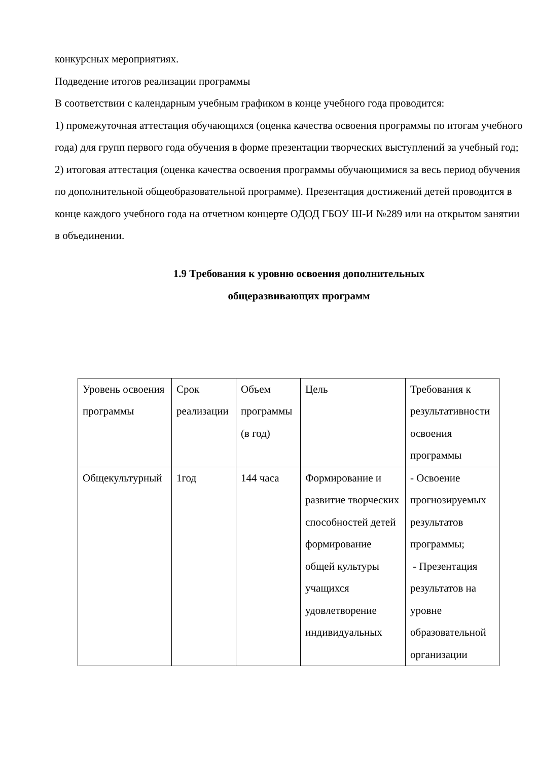конкурсных мероприятиях.
Подведение итогов реализации программы
В соответствии с календарным учебным графиком в конце учебного года проводится:
1) промежуточная аттестация обучающихся (оценка качества освоения программы по итогам учебного года) для групп первого года обучения в форме презентации творческих выступлений за учебный год;
2) итоговая аттестация (оценка качества освоения программы обучающимися за весь период обучения по дополнительной общеобразовательной программе). Презентация достижений детей проводится в конце каждого учебного года на отчетном концерте ОДОД ГБОУ Ш-И №289 или на открытом занятии в объединении.
1.9 Требования к уровню освоения дополнительных
общеразвивающих программ
| Уровень освоения программы | Срок реализации | Объем программы (в год) | Цель | Требования к результативности освоения программы |
| Общекультурный | 1год | 144 часа | Формирование и развитие творческих способностей детей формирование общей культуры учащихся удовлетворение индивидуальных | - Освоение прогнозируемых результатов программы; - Презентация результатов на уровне образовательной организации |